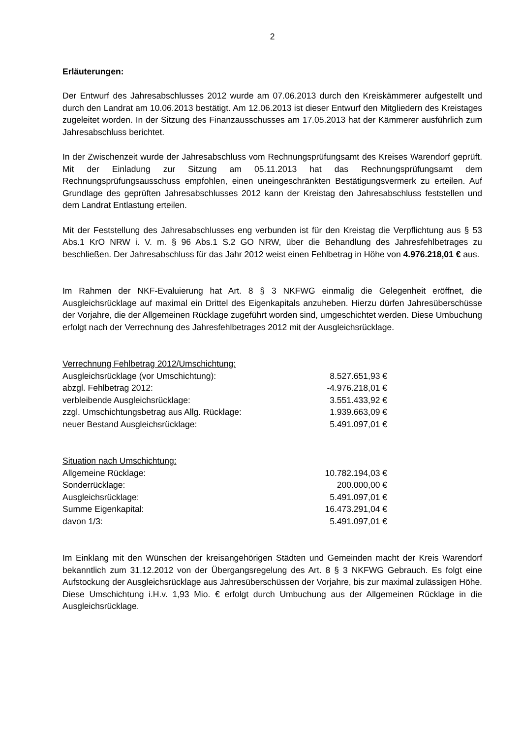2
Erläuterungen:
Der Entwurf des Jahresabschlusses 2012 wurde am 07.06.2013 durch den Kreiskämmerer aufgestellt und durch den Landrat am 10.06.2013 bestätigt. Am 12.06.2013 ist dieser Entwurf den Mitgliedern des Kreistages zugeleitet worden. In der Sitzung des Finanzausschusses am 17.05.2013 hat der Kämmerer ausführlich zum Jahresabschluss berichtet.
In der Zwischenzeit wurde der Jahresabschluss vom Rechnungsprüfungsamt des Kreises Warendorf geprüft. Mit der Einladung zur Sitzung am 05.11.2013 hat das Rechnungsprüfungsamt dem Rechnungsprüfungsausschuss empfohlen, einen uneingeschränkten Bestätigungsvermerk zu erteilen. Auf Grundlage des geprüften Jahresabschlusses 2012 kann der Kreistag den Jahresabschluss feststellen und dem Landrat Entlastung erteilen.
Mit der Feststellung des Jahresabschlusses eng verbunden ist für den Kreistag die Verpflichtung aus § 53 Abs.1 KrO NRW i. V. m. § 96 Abs.1 S.2 GO NRW, über die Behandlung des Jahresfehlbetrages zu beschließen. Der Jahresabschluss für das Jahr 2012 weist einen Fehlbetrag in Höhe von 4.976.218,01 € aus.
Im Rahmen der NKF-Evaluierung hat Art. 8 § 3 NKFWG einmalig die Gelegenheit eröffnet, die Ausgleichsrücklage auf maximal ein Drittel des Eigenkapitals anzuheben. Hierzu dürfen Jahresüberschüsse der Vorjahre, die der Allgemeinen Rücklage zugeführt worden sind, umgeschichtet werden. Diese Umbuchung erfolgt nach der Verrechnung des Jahresfehlbetrages 2012 mit der Ausgleichsrücklage.
| Verrechnung Fehlbetrag 2012/Umschichtung: | |
| Ausgleichsrücklage (vor Umschichtung): | 8.527.651,93 € |
| abzgl. Fehlbetrag 2012: | -4.976.218,01 € |
| verbleibende Ausgleichsrücklage: | 3.551.433,92 € |
| zzgl. Umschichtungsbetrag aus Allg. Rücklage: | 1.939.663,09 € |
| neuer Bestand Ausgleichsrücklage: | 5.491.097,01 € |
| Situation nach Umschichtung: | |
| Allgemeine Rücklage: | 10.782.194,03 € |
| Sonderrücklage: | 200.000,00 € |
| Ausgleichsrücklage: | 5.491.097,01 € |
| Summe Eigenkapital: | 16.473.291,04 € |
| davon 1/3: | 5.491.097,01 € |
Im Einklang mit den Wünschen der kreisangehörigen Städten und Gemeinden macht der Kreis Warendorf bekanntlich zum 31.12.2012 von der Übergangsregelung des Art. 8 § 3 NKFWG Gebrauch. Es folgt eine Aufstockung der Ausgleichsrücklage aus Jahresüberschüssen der Vorjahre, bis zur maximal zulässigen Höhe. Diese Umschichtung i.H.v. 1,93 Mio. € erfolgt durch Umbuchung aus der Allgemeinen Rücklage in die Ausgleichsrücklage.